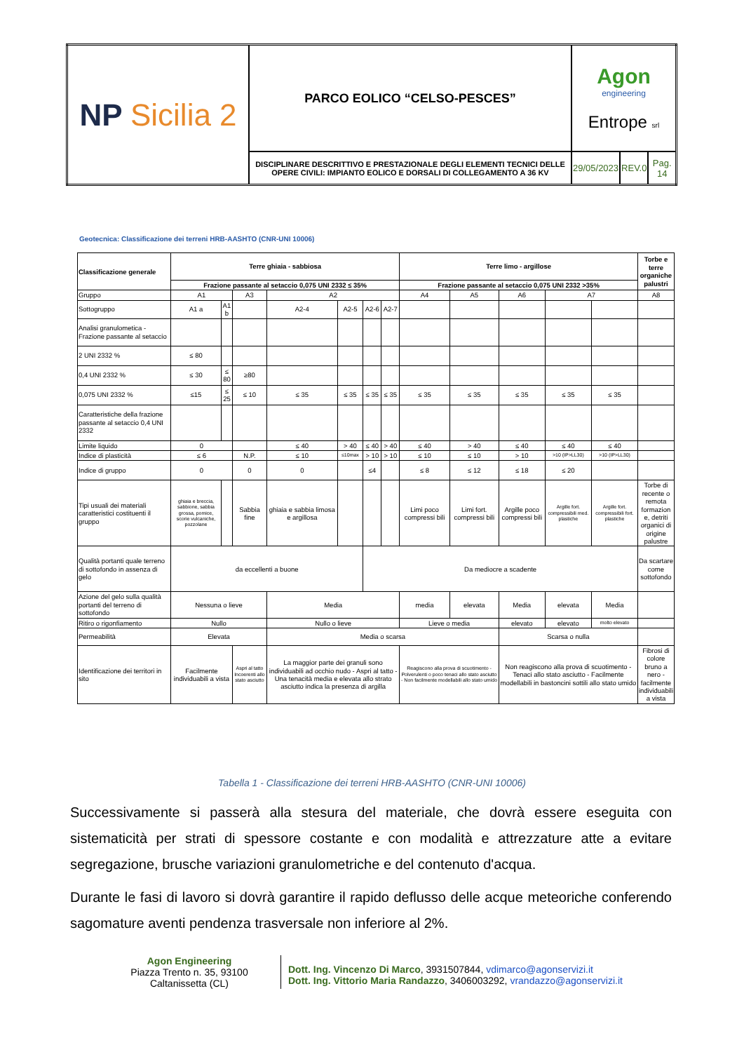| NP Sicilia 2 | PARCO EOLICO “CELSO-PESCES” | Agon engineering Entrope srl | | |
| | DISCIPLINARE DESCRITTIVO E PRESTAZIONALE DEGLI ELEMENTI TECNICI DELLE OPERE CIVILI: IMPIANTO EOLICO E DORSALI DI COLLEGAMENTO A 36 KV | 29/05/2023 | REV.0 | Pag. 14 |
Geotecnica: Classificazione dei terreni HRB-AASHTO (CNR-UNI 10006)
| Classificazione generale | Terre ghiaia - sabbiosa | | | | | | | Terre limo - argillose | | | | | Torbe e terre organiche palustri |
| | Frazione passante al setaccio 0,075 UNI 2332 ≤ 35% | | | | | | | Frazione passante al setaccio 0,075 UNI 2332 >35% | | | | | |
| Gruppo | A1 | | A3 | A2 | | | | A4 | A5 | A6 | A7 | | A8 |
| Sottogruppo | A1 a | A1 b | | A2-4 | A2-5 | A2-6 | A2-7 | | | | | | |
| Analisi granulometica - Frazione passante al setaccio | | | | | | | | | | | | | |
| 2 UNI 2332 % | ≤ 80 | | | | | | | | | | | | |
| 0,4 UNI 2332 % | ≤ 30 | ≤ 80 | ≥80 | | | | | | | | | | |
| 0,075 UNI 2332 % | ≤15 | ≤ 25 | ≤ 10 | ≤ 35 | ≤ 35 | ≤ 35 | ≤ 35 | ≤ 35 | ≤ 35 | ≤ 35 | ≤ 35 | ≤ 35 | |
| Caratteristiche della frazione passante al setaccio 0,4 UNI 2332 | | | | | | | | | | | | | |
| Limite liquido | 0 | | | ≤ 40 | > 40 | ≤ 40 | > 40 | ≤ 40 | > 40 | ≤ 40 | ≤ 40 | ≤ 40 | |
| Indice di plasticità | ≤ 6 | | N.P. | ≤ 10 | ≤10max | > 10 | > 10 | ≤ 10 | ≤ 10 | > 10 | >10 (IP>LL30) | >10 (IP>LL30) | |
| Indice di gruppo | 0 | | 0 | 0 | | ≤4 | | ≤ 8 | ≤ 12 | ≤ 18 | ≤ 20 | | |
| Tipi usuali dei materiali caratteristici costituenti il gruppo | ghiaia e breccia, sabbione, sabbia grossa, pomice, scorie vulcaniche, pozzolane | | Sabbia fine | ghiaia e sabbia limosa e argillosa | | | | Limi poco compressi bili | Limi fort. compressi bili | Argille poco compressi bili | Argille fort. compressibili med. plastiche | Argille fort. compressibili fort. plastiche | Torbe di recente o remota formazion e, detriti organici di origine palustre |
| Qualità portanti quale terreno di sottofondo in assenza di gelo | da eccellenti a buone | | | | | Da mediocre a scadente | | | | | | | Da scartare come sottofondo |
| Azione del gelo sulla qualità portanti del terreno di sottofondo | Nessuna o lieve | | | Media | | | | media | elevata | Media | elevata | Media | |
| Ritiro o rigonfiamento | Nullo | | | Nullo o lieve | | | | Lieve o media | | elevato | elevato | molto elevato | |
| Permeabilità | Elevata | | | Media o scarsa | | | | | | Scarsa o nulla | | | |
| Identificazione dei territori in sito | Facilmente individuabili a vista | | Aspri al tatto Incoerenti allo stato asciutto | La maggior parte dei granuli sono individuabili ad occhio nudo - Aspri al tatto - Una tenacità media e elevata allo strato asciutto indica la presenza di argilla | | | | Reagiscono alla prova di scuotimento - Polverulenti o poco tenaci allo stato asciutto - Non facilmente modellabili allo stato umido | | Non reagiscono alla prova di scuotimento - Tenaci allo stato asciutto - Facilmente modellabili in bastoncini sottili allo stato umido | | | Fibrosi di colore bruno a nero - facilmente individuabili a vista |
Tabella 1 - Classificazione dei terreni HRB-AASHTO (CNR-UNI 10006)
Successivamente si passerà alla stesura del materiale, che dovrà essere eseguita con sistematicità per strati di spessore costante e con modalità e attrezzature atte a evitare segregazione, brusche variazioni granulometriche e del contenuto d'acqua.
Durante le fasi di lavoro si dovrà garantire il rapido deflusso delle acque meteoriche conferendo sagomature aventi pendenza trasversale non inferiore al 2%.
Agon Engineering
Piazza Trento n. 35, 93100
Caltanissetta (CL)
Dott. Ing. Vincenzo Di Marco, 3931507844, vdimarco@agonservizi.it
Dott. Ing. Vittorio Maria Randazzo, 3406003292, vrandazzo@agonservizi.it